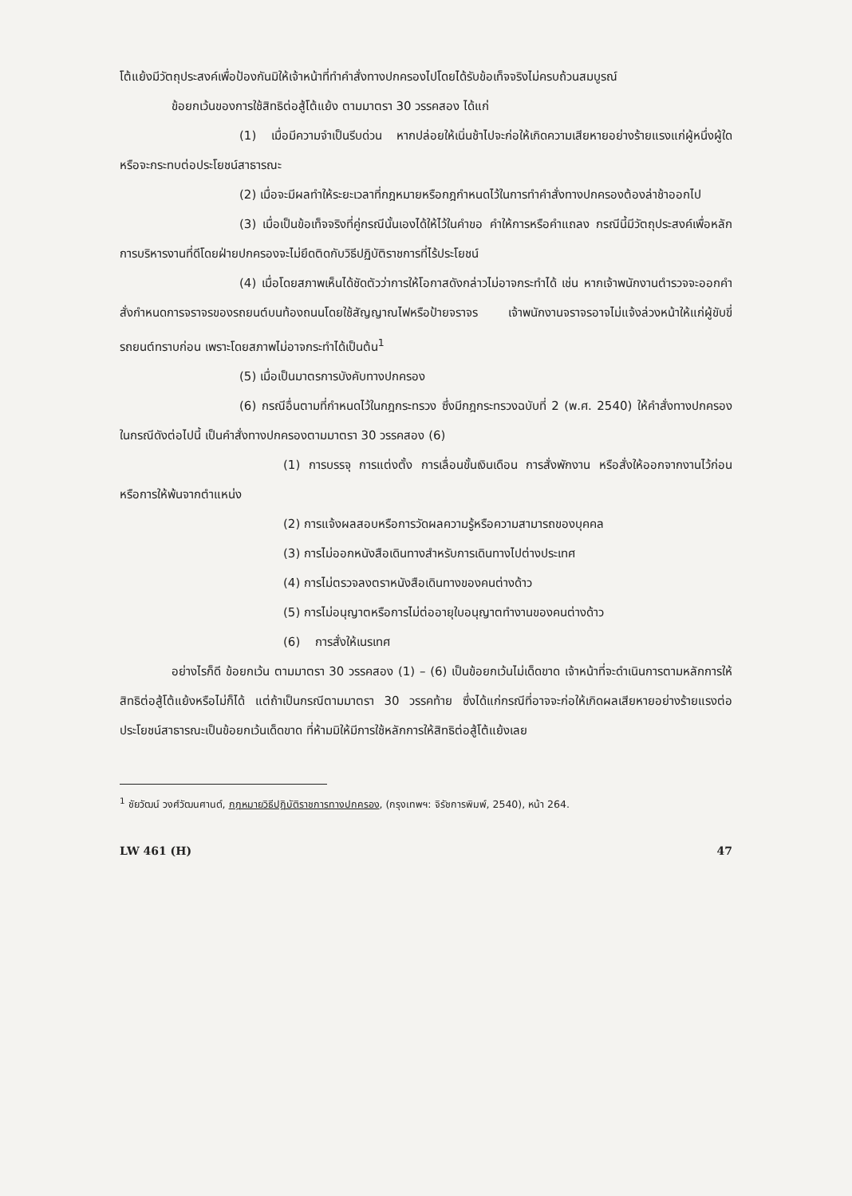โต้แย้งมีวัตถุประสงค์เพื่อป้องกันมิให้เจ้าหน้าที่ทำคำสั่งทางปกครองไปโดยได้รับข้อเท็จจริงไม่ครบถ้วนสมบูรณ์
ข้อยกเว้นของการใช้สิทธิต่อสู้โต้แย้ง ตามมาตรา 30 วรรคสอง ได้แก่
(1) เมื่อมีความจำเป็นรีบด่วน หากปล่อยให้เนิ่นช้าไปจะก่อให้เกิดความเสียหายอย่างร้ายแรงแก่ผู้หนึ่งผู้ใด หรือจะกระทบต่อประโยชน์สาธารณะ
(2) เมื่อจะมีผลทำให้ระยะเวลาที่กฎหมายหรือกฎกำหนดไว้ในการทำคำสั่งทางปกครองต้องล่าช้าออกไป
(3) เมื่อเป็นข้อเท็จจริงที่คู่กรณีนั้นเองได้ให้ไว้ในคำขอ คำให้การหรือคำแถลง กรณีนี้มีวัตถุประสงค์เพื่อหลักการบริหารงานที่ดีโดยฝ่ายปกครองจะไม่ยึดติดกับวิธีปฏิบัติราชการที่ไร้ประโยชน์
(4) เมื่อโดยสภาพเห็นได้ชัดตัวว่าการให้โอกาสดังกล่าวไม่อาจกระทำได้ เช่น หากเจ้าพนักงานตำรวจจะออกคำสั่งกำหนดการจราจรของรถยนต์บนท้องถนนโดยใช้สัญญาณไฟหรือป้ายจราจร เจ้าพนักงานจราจรอาจไม่แจ้งล่วงหน้าให้แก่ผู้ขับขี่รถยนต์ทราบก่อน เพราะโดยสภาพไม่อาจกระทำได้เป็นต้น<sup>1</sup>
(5) เมื่อเป็นมาตรการบังคับทางปกครอง
(6) กรณีอื่นตามที่กำหนดไว้ในกฎกระทรวง ซึ่งมีกฎกระทรวงฉบับที่ 2 (พ.ศ. 2540) ให้คำสั่งทางปกครองในกรณีดังต่อไปนี้ เป็นคำสั่งทางปกครองตามมาตรา 30 วรรคสอง (6)
(1) การบรรจุ การแต่งตั้ง การเลื่อนขั้นเงินเดือน การสั่งพักงาน หรือสั่งให้ออกจากงานไว้ก่อน หรือการให้พ้นจากตำแหน่ง
(2) การแจ้งผลสอบหรือการวัดผลความรู้หรือความสามารถของบุคคล
(3) การไม่ออกหนังสือเดินทางสำหรับการเดินทางไปต่างประเทศ
(4) การไม่ตรวจลงตราหนังสือเดินทางของคนต่างด้าว
(5) การไม่อนุญาตหรือการไม่ต่ออายุใบอนุญาตทำงานของคนต่างด้าว
(6) การสั่งให้เนรเทศ
อย่างไรก็ดี ข้อยกเว้น ตามมาตรา 30 วรรคสอง (1) – (6) เป็นข้อยกเว้นไม่เด็ดขาด เจ้าหน้าที่จะดำเนินการตามหลักการให้สิทธิต่อสู้โต้แย้งหรือไม่ก็ได้ แต่ถ้าเป็นกรณีตามมาตรา 30 วรรคท้าย ซึ่งได้แก่กรณีที่อาจจะก่อให้เกิดผลเสียหายอย่างร้ายแรงต่อประโยชน์สาธารณะเป็นข้อยกเว้นเด็ดขาด ที่ห้ามมิให้มีการใช้หลักการให้สิทธิต่อสู้โต้แย้งเลย
<sup>1</sup> ชัยวัฒน์ วงศ์วัฒนศานต์, กฎหมายวิธีปฏิบัติราชการทางปกครอง, (กรุงเทพฯ: จิรัชการพิมพ์, 2540), หน้า 264.
LW 461 (H) 47